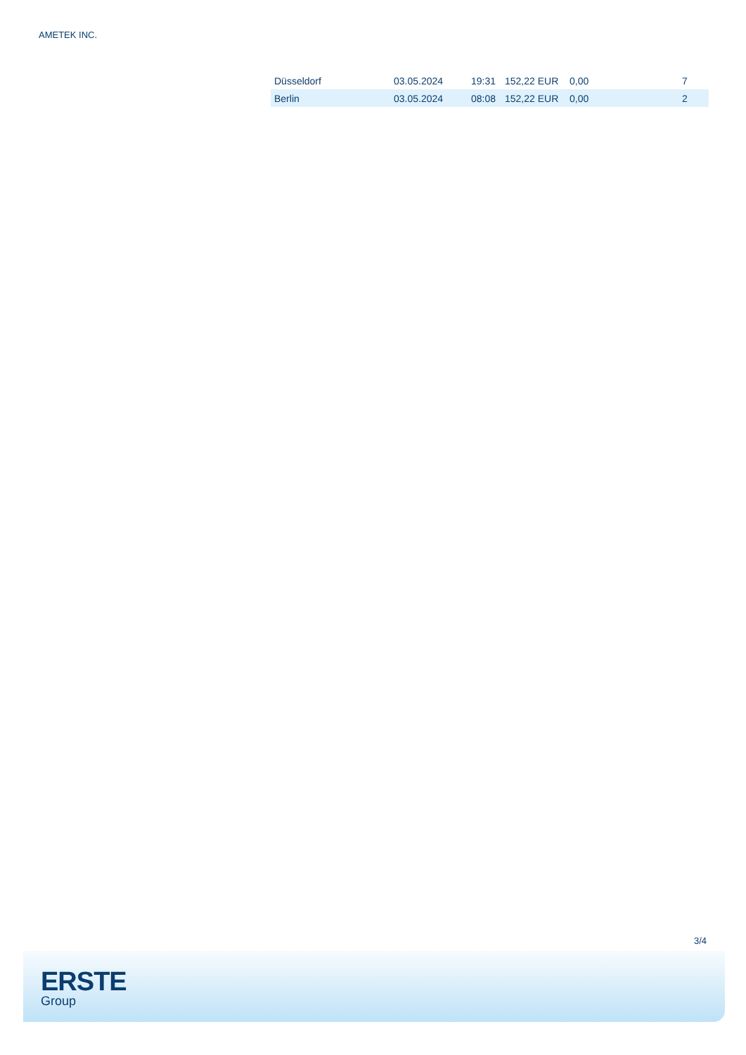AMETEK INC.
| Düsseldorf | 03.05.2024 | 19:31 | 152,22 EUR | 0,00 | 7 |
| Berlin | 03.05.2024 | 08:08 | 152,22 EUR | 0,00 | 2 |
3/4
ERSTE
Group